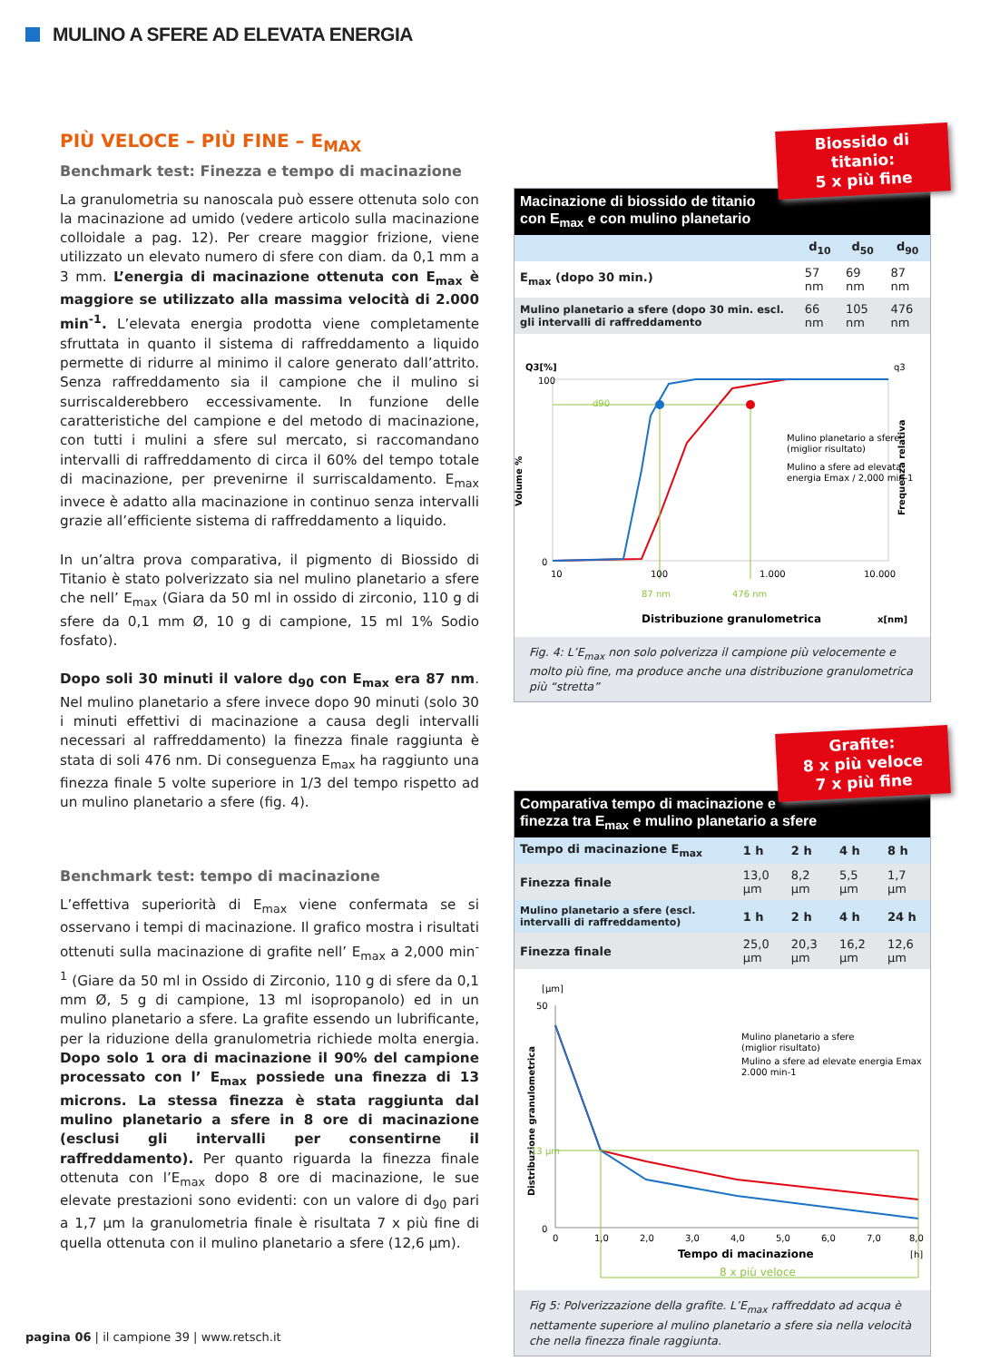MULINO A SFERE AD ELEVATA ENERGIA
PIÙ VELOCE – PIÙ FINE – E<sub>MAX</sub>
Benchmark test: Finezza e tempo di macinazione
La granulometria su nanoscala può essere ottenuta solo con la macinazione ad umido (vedere articolo sulla macinazione colloidale a pag. 12). Per creare maggior frizione, viene utilizzato un elevato numero di sfere con diam. da 0,1 mm a 3 mm. L’energia di macinazione ottenuta con E<sub>max</sub> è maggiore se utilizzato alla massima velocità di 2.000 min<sup>-1</sup>. L’elevata energia prodotta viene completamente sfruttata in quanto il sistema di raffreddamento a liquido permette di ridurre al minimo il calore generato dall’attrito. Senza raffreddamento sia il campione che il mulino si surriscalderebbero eccessivamente. In funzione delle caratteristiche del campione e del metodo di macinazione, con tutti i mulini a sfere sul mercato, si raccomandano intervalli di raffreddamento di circa il 60% del tempo totale di macinazione, per prevenirne il surriscaldamento. E<sub>max</sub> invece è adatto alla macinazione in continuo senza intervalli grazie all’efficiente sistema di raffreddamento a liquido.
In un’altra prova comparativa, il pigmento di Biossido di Titanio è stato polverizzato sia nel mulino planetario a sfere che nell’ E<sub>max</sub> (Giara da 50 ml in ossido di zirconio, 110 g di sfere da 0,1 mm Ø, 10 g di campione, 15 ml 1% Sodio fosfato).
Dopo soli 30 minuti il valore d<sub>90</sub> con E<sub>max</sub> era 87 nm. Nel mulino planetario a sfere invece dopo 90 minuti (solo 30 i minuti effettivi di macinazione a causa degli intervalli necessari al raffreddamento) la finezza finale raggiunta è stata di soli 476 nm. Di conseguenza E<sub>max</sub> ha raggiunto una finezza finale 5 volte superiore in 1/3 del tempo rispetto ad un mulino planetario a sfere (fig. 4).
Benchmark test: tempo di macinazione
L’effettiva superiorità di E<sub>max</sub> viene confermata se si osservano i tempi di macinazione. Il grafico mostra i risultati ottenuti sulla macinazione di grafite nell’ E<sub>max</sub> a 2,000 min<sup>-1</sup> (Giare da 50 ml in Ossido di Zirconio, 110 g di sfere da 0,1 mm Ø, 5 g di campione, 13 ml isopropanolo) ed in un mulino planetario a sfere. La grafite essendo un lubrificante, per la riduzione della granulometria richiede molta energia. Dopo solo 1 ora di macinazione il 90% del campione processato con l’ E<sub>max</sub> possiede una finezza di 13 microns. La stessa finezza è stata raggiunta dal mulino planetario a sfere in 8 ore di macinazione (esclusi gli intervalli per consentirne il raffreddamento). Per quanto riguarda la finezza finale ottenuta con l’E<sub>max</sub> dopo 8 ore di macinazione, le sue elevate prestazioni sono evidenti: con un valore di d<sub>90</sub> pari a 1,7 µm la granulometria finale è risultata 7 x più fine di quella ottenuta con il mulino planetario a sfere (12,6 µm).
Biossido di titanio:
5 x più fine
Macinazione di biossido de titanio
con E<sub>max</sub> e con mulino planetario
| | d<sub>10</sub> | d<sub>50</sub> | d<sub>90</sub> |
| --- | --- | --- | --- |
| E<sub>max</sub> (dopo 30 min.) | 57 nm | 69 nm | 87 nm |
| Mulino planetario a sfere (dopo 30 min. escl. gli intervalli di raffreddamento | 66 nm | 105 nm | 476 nm |
100
0
Q3[%]
q3
Volume %
Frequenza relativa
d90
10
100
1.000
10.000
87 nm
476 nm
Distribuzione granulometrica
x[nm]
Mulino planetario a sfere
(miglior risultato)
Mulino a sfere ad elevata
energia Emax / 2,000 min-1
Fig. 4: L’E<sub>max</sub> non solo polverizza il campione più velocemente e molto più fine, ma produce anche una distribuzione granulometrica più “stretta”
Grafite:
8 x più veloce
7 x più fine
Comparativa tempo di macinazione e
finezza tra E<sub>max</sub> e mulino planetario a sfere
| Tempo di macinazione E<sub>max</sub> | 1 h | 2 h | 4 h | 8 h |
| Finezza finale | 13,0 µm | 8,2 µm | 5,5 µm | 1,7 µm |
| Mulino planetario a sfere (escl. intervalli di raffreddamento) | 1 h | 2 h | 4 h | 24 h |
| Finezza finale | 25,0 µm | 20,3 µm | 16,2 µm | 12,6 µm |
[µm]
50
0
Distribuzione granulometrica
13 µm
0
1,0
2,0
3,0
4,0
5,0
6,0
7,0
8,0
Tempo di macinazione
[h]
8 x più veloce
Mulino planetario a sfere
(miglior risultato)
Mulino a sfere ad elevate energia Emax
2.000 min-1
Fig 5: Polverizzazione della grafite. L’E<sub>max</sub> raffreddato ad acqua è nettamente superiore al mulino planetario a sfere sia nella velocità che nella finezza finale raggiunta.
pagina 06 | il campione 39 | www.retsch.it